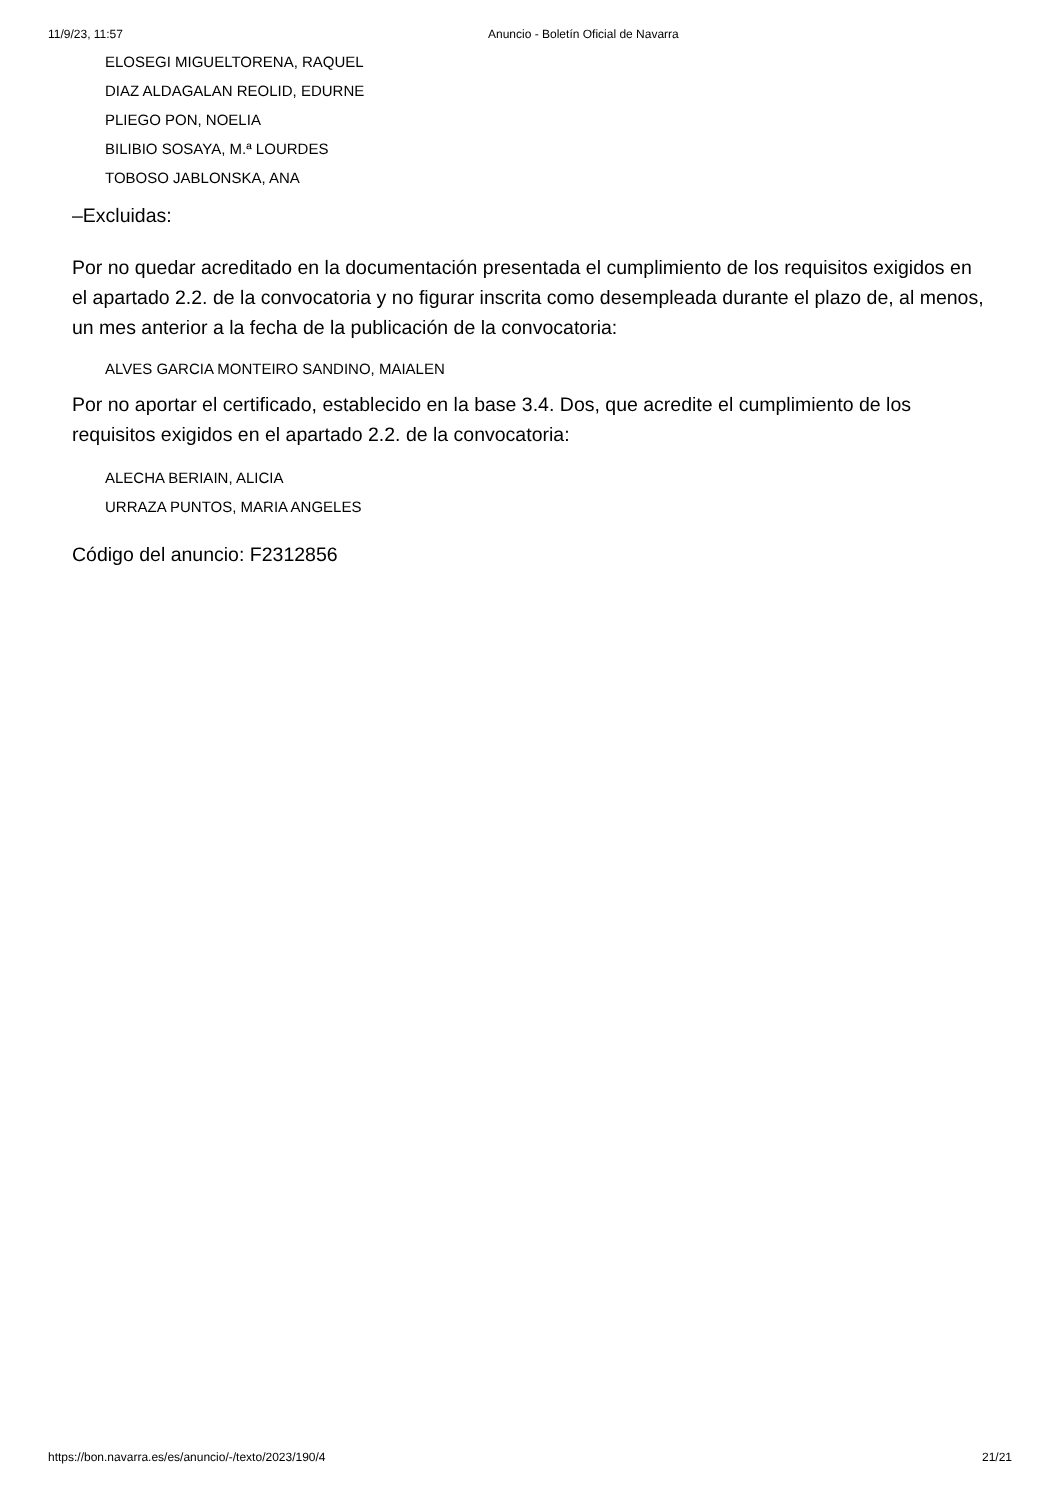11/9/23, 11:57 Anuncio - Boletín Oficial de Navarra
ELOSEGI MIGUELTORENA, RAQUEL
DIAZ ALDAGALAN REOLID, EDURNE
PLIEGO PON, NOELIA
BILIBIO SOSAYA, M.ª LOURDES
TOBOSO JABLONSKA, ANA
–Excluidas:
Por no quedar acreditado en la documentación presentada el cumplimiento de los requisitos exigidos en el apartado 2.2. de la convocatoria y no figurar inscrita como desempleada durante el plazo de, al menos, un mes anterior a la fecha de la publicación de la convocatoria:
ALVES GARCIA MONTEIRO SANDINO, MAIALEN
Por no aportar el certificado, establecido en la base 3.4. Dos, que acredite el cumplimiento de los requisitos exigidos en el apartado 2.2. de la convocatoria:
ALECHA BERIAIN, ALICIA
URRAZA PUNTOS, MARIA ANGELES
Código del anuncio: F2312856
https://bon.navarra.es/es/anuncio/-/texto/2023/190/4 21/21